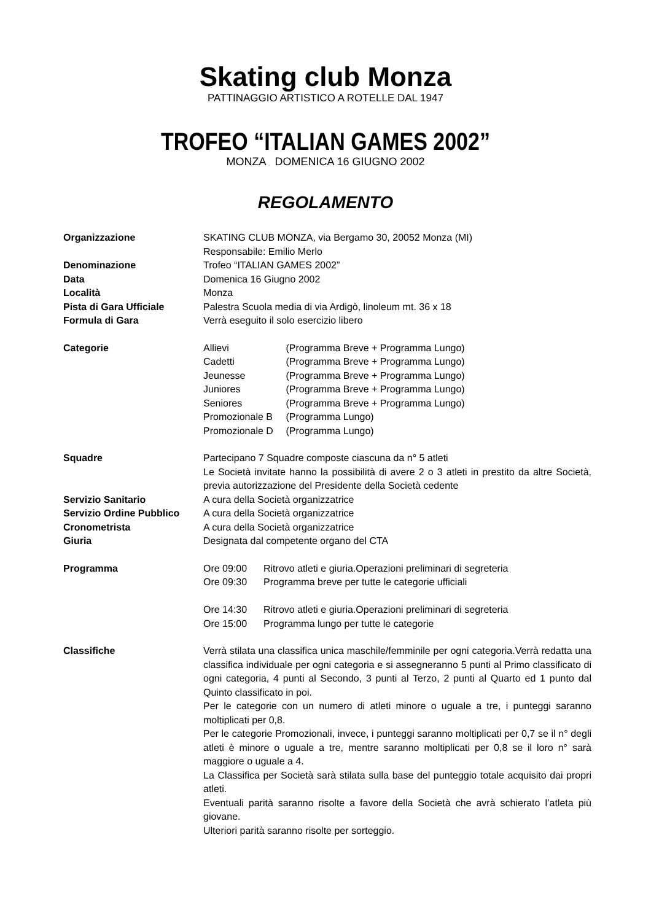Skating club Monza
PATTINAGGIO ARTISTICO A ROTELLE DAL 1947
TROFEO “ITALIAN GAMES 2002”
MONZA DOMENICA 16 GIUGNO 2002
REGOLAMENTO
Organizzazione SKATING CLUB MONZA, via Bergamo 30, 20052 Monza (MI)
Responsabile: Emilio Merlo
Denominazione Trofeo “ITALIAN GAMES 2002”
Data Domenica 16 Giugno 2002
Località Monza
Pista di Gara Ufficiale Palestra Scuola media di via Ardigò, linoleum mt. 36 x 18
Formula di Gara Verrà eseguito il solo esercizio libero
Categorie Allievi (Programma Breve + Programma Lungo)
Cadetti (Programma Breve + Programma Lungo)
Jeunesse (Programma Breve + Programma Lungo)
Juniores (Programma Breve + Programma Lungo)
Seniores (Programma Breve + Programma Lungo)
Promozionale B (Programma Lungo)
Promozionale D (Programma Lungo)
Squadre Partecipano 7 Squadre composte ciascuna da n° 5 atleti
Le Società invitate hanno la possibilità di avere 2 o 3 atleti in prestito da altre Società, previa autorizzazione del Presidente della Società cedente
Servizio Sanitario A cura della Società organizzatrice
Servizio Ordine Pubblico
A cura della Società organizzatrice
Cronometrista A cura della Società organizzatrice
Giuria Designata dal competente organo del CTA
Programma Ore 09:00 Ritrovo atleti e giuria.Operazioni preliminari di segreteria
Ore 09:30 Programma breve per tutte le categorie ufficiali
Ore 14:30 Ritrovo atleti e giuria.Operazioni preliminari di segreteria
Ore 15:00 Programma lungo per tutte le categorie
Classifiche Verrà stilata una classifica unica maschile/femminile per ogni categoria.Verrà redatta una classifica individuale per ogni categoria e si assegneranno 5 punti al Primo classificato di ogni categoria, 4 punti al Secondo, 3 punti al Terzo, 2 punti al Quarto ed 1 punto dal Quinto classificato in poi.
Per le categorie con un numero di atleti minore o uguale a tre, i punteggi saranno moltiplicati per 0,8.
Per le categorie Promozionali, invece, i punteggi saranno moltiplicati per 0,7 se il n° degli atleti è minore o uguale a tre, mentre saranno moltiplicati per 0,8 se il loro n° sarà maggiore o uguale a 4.
La Classifica per Società sarà stilata sulla base del punteggio totale acquisito dai propri atleti.
Eventuali parità saranno risolte a favore della Società che avrà schierato l’atleta più giovane.
Ulteriori parità saranno risolte per sorteggio.